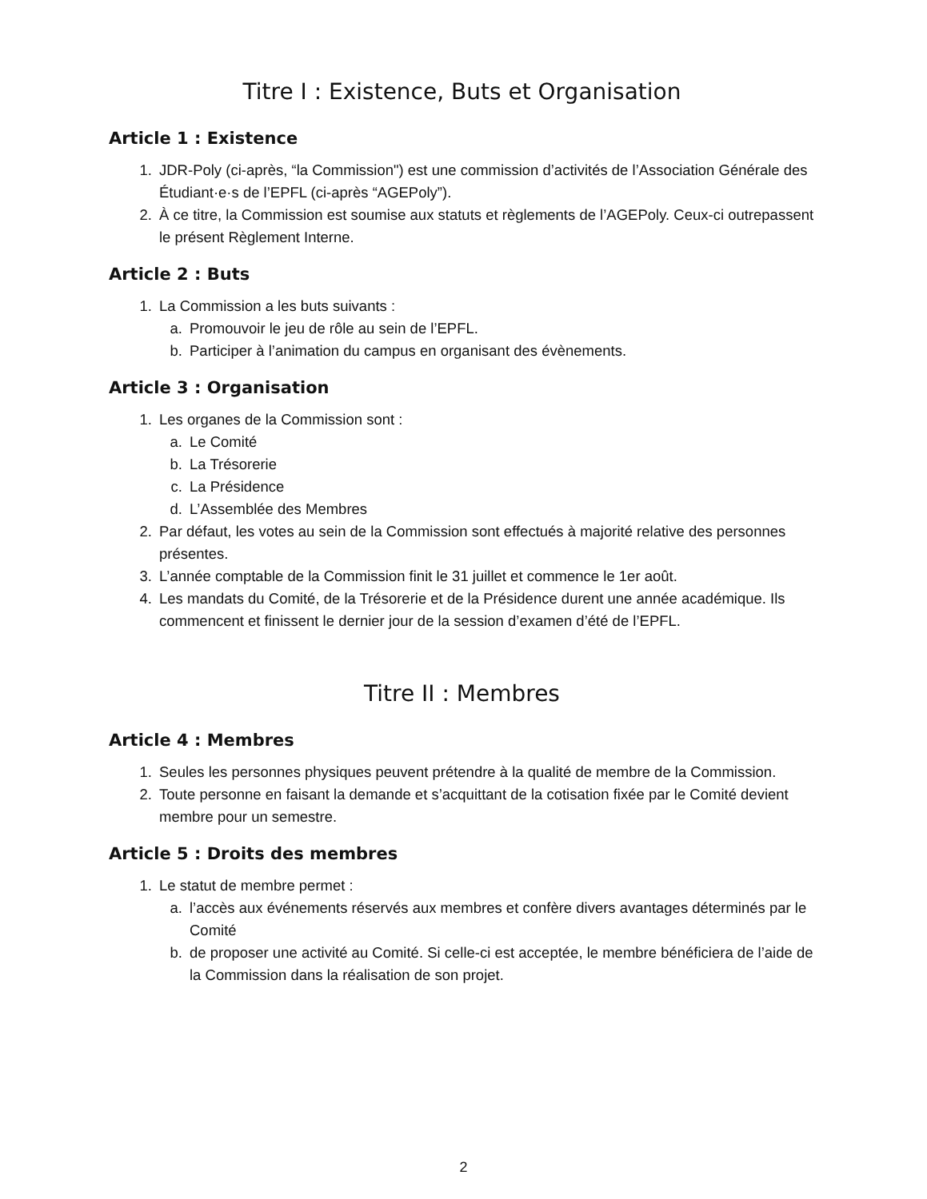Titre I : Existence, Buts et Organisation
Article 1 : Existence
1. JDR-Poly (ci-après, “la Commission") est une commission d’activités de l’Association Générale des Étudiant·e·s de l’EPFL (ci-après “AGEPoly”).
2. À ce titre, la Commission est soumise aux statuts et règlements de l’AGEPoly. Ceux-ci outrepassent le présent Règlement Interne.
Article 2 : Buts
1. La Commission a les buts suivants :
a. Promouvoir le jeu de rôle au sein de l’EPFL.
b. Participer à l’animation du campus en organisant des évènements.
Article 3 : Organisation
1. Les organes de la Commission sont :
a. Le Comité
b. La Trésorerie
c. La Présidence
d. L’Assemblée des Membres
2. Par défaut, les votes au sein de la Commission sont effectués à majorité relative des personnes présentes.
3. L’année comptable de la Commission finit le 31 juillet et commence le 1er août.
4. Les mandats du Comité, de la Trésorerie et de la Présidence durent une année académique. Ils commencent et finissent le dernier jour de la session d’examen d’été de l’EPFL.
Titre II : Membres
Article 4 : Membres
1. Seules les personnes physiques peuvent prétendre à la qualité de membre de la Commission.
2. Toute personne en faisant la demande et s’acquittant de la cotisation fixée par le Comité devient membre pour un semestre.
Article 5 : Droits des membres
1. Le statut de membre permet :
a. l’accès aux événements réservés aux membres et confère divers avantages déterminés par le Comité
b. de proposer une activité au Comité. Si celle-ci est acceptée, le membre bénéficiera de l’aide de la Commission dans la réalisation de son projet.
2